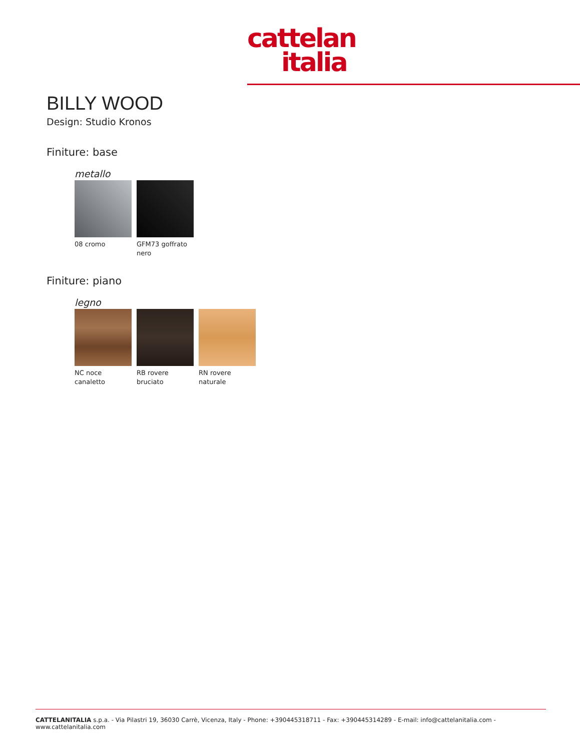cattelan
italia
BILLY WOOD
Design: Studio Kronos
Finiture: base
metallo
08 cromo GFM73 goffrato nero
Finiture: piano
legno
NC noce canaletto
RB rovere bruciato
RN rovere naturale
CATTELANITALIA s.p.a. - Via Pilastri 19, 36030 Carrè, Vicenza, Italy - Phone: +390445318711 - Fax: +390445314289 - E-mail: info@cattelanitalia.com - www.cattelanitalia.com